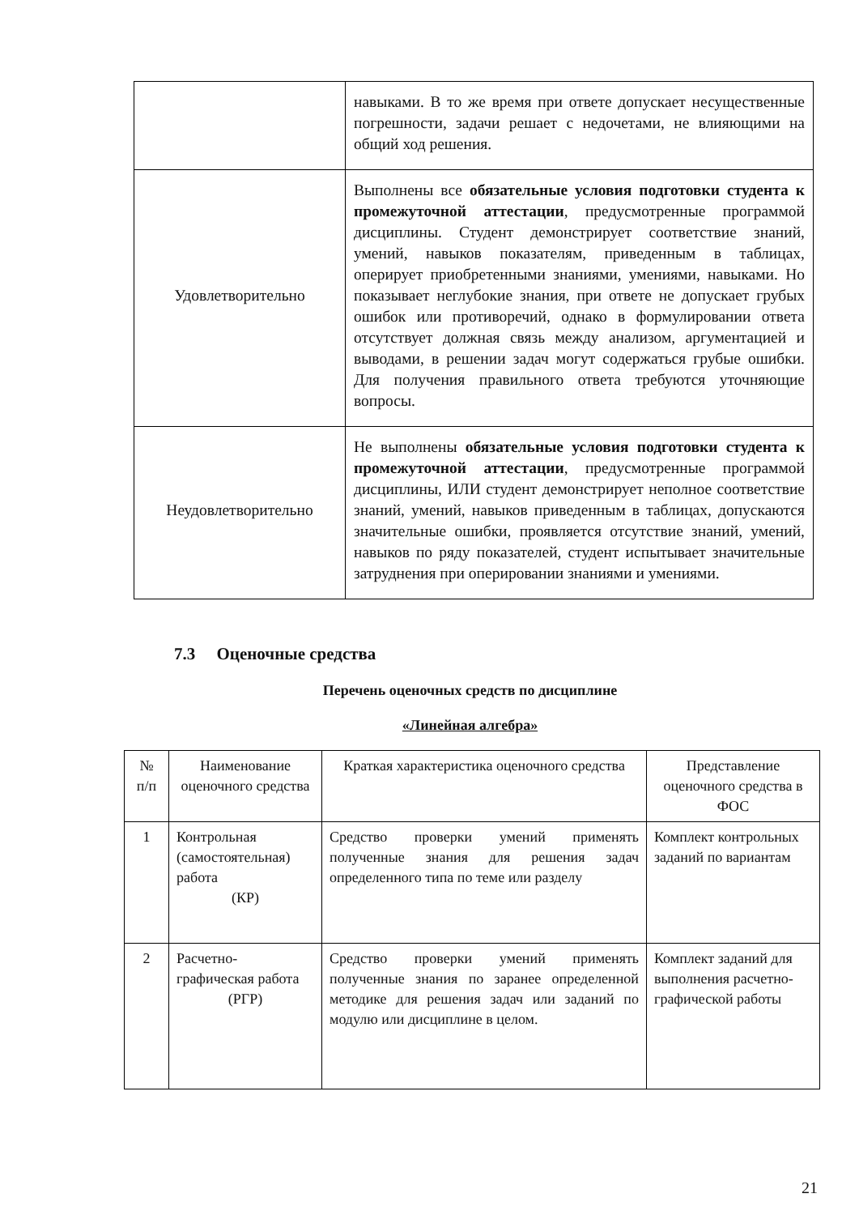| | навыками. В то же время при ответе допускает несущественные погрешности, задачи решает с недочетами, не влияющими на общий ход решения. |
| Удовлетворительно | Выполнены все обязательные условия подготовки студента к промежуточной аттестации , предусмотренные программой дисциплины. Студент демонстрирует соответствие знаний, умений, навыков показателям, приведенным в таблицах, оперирует приобретенными знаниями, умениями, навыками. Но показывает неглубокие знания, при ответе не допускает грубых ошибок или противоречий, однако в формулировании ответа отсутствует должная связь между анализом, аргументацией и выводами, в решении задач могут содержаться грубые ошибки. Для получения правильного ответа требуются уточняющие вопросы. |
| Неудовлетворительно | Не выполнены обязательные условия подготовки студента к промежуточной аттестации , предусмотренные программой дисциплины, ИЛИ студент демонстрирует неполное соответствие знаний, умений, навыков приведенным в таблицах, допускаются значительные ошибки, проявляется отсутствие знаний, умений, навыков по ряду показателей, студент испытывает значительные затруднения при оперировании знаниями и умениями. |
7.3 Оценочные средства
Перечень оценочных средств по дисциплине
«Линейная алгебра»
| № п/п | Наименование оценочного средства | Краткая характеристика оценочного средства | Представление оценочного средства в ФОС |
| --- | --- | --- | --- |
| 1 | Контрольная (самостоятельная) работа (КР) | Средство проверки умений применять полученные знания для решения задач определенного типа по теме или разделу | Комплект контрольных заданий по вариантам |
| 2 | Расчетно-графическая работа (РГР) | Средство проверки умений применять полученные знания по заранее определенной методике для решения задач или заданий по модулю или дисциплине в целом. | Комплект заданий для выполнения расчетно-графической работы |
21